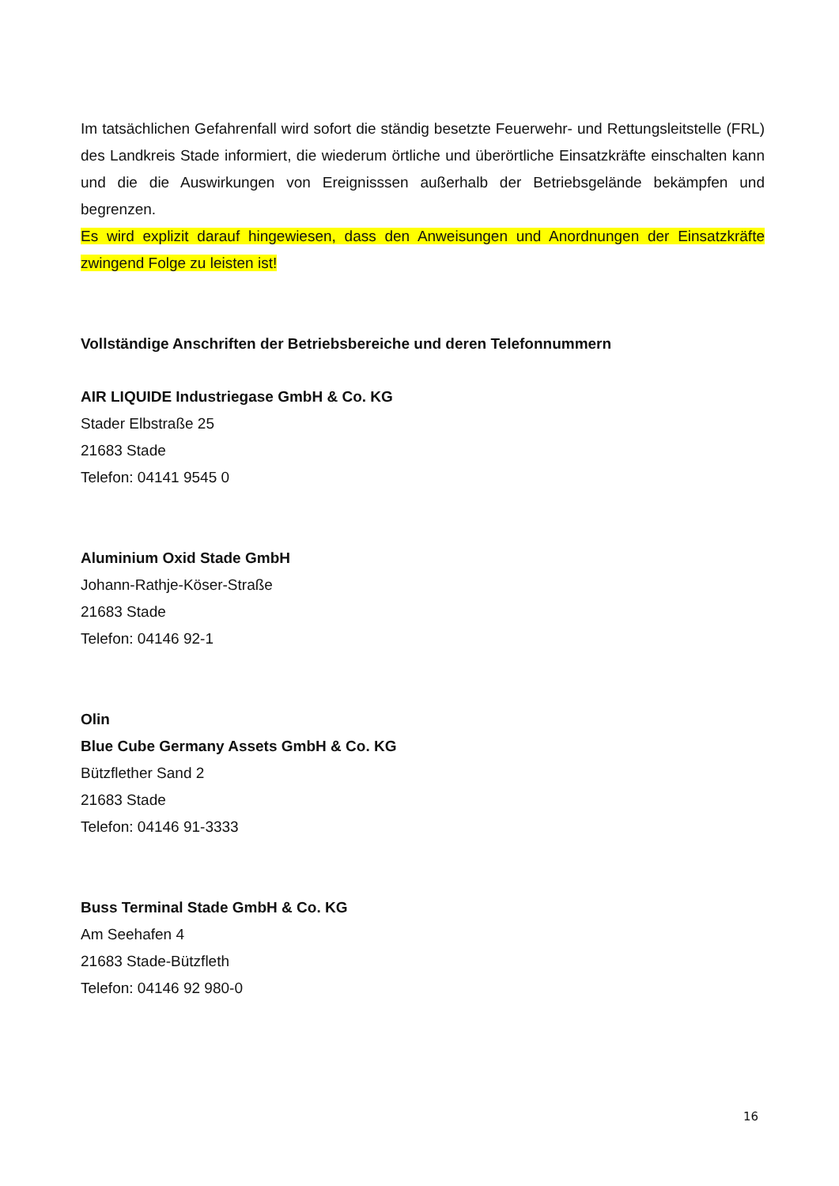Im tatsächlichen Gefahrenfall wird sofort die ständig besetzte Feuerwehr- und Rettungsleitstelle (FRL) des Landkreis Stade informiert, die wiederum örtliche und überörtliche Einsatzkräfte einschalten kann und die die Auswirkungen von Ereignisssen außerhalb der Betriebsgelände bekämpfen und begrenzen.
Es wird explizit darauf hingewiesen, dass den Anweisungen und Anordnungen der Einsatzkräfte zwingend Folge zu leisten ist!
Vollständige Anschriften der Betriebsbereiche und deren Telefonnummern
AIR LIQUIDE Industriegase GmbH & Co. KG
Stader Elbstraße 25
21683 Stade
Telefon: 04141 9545 0
Aluminium Oxid Stade GmbH
Johann-Rathje-Köser-Straße
21683 Stade
Telefon: 04146 92-1
Olin
Blue Cube Germany Assets GmbH & Co. KG
Bützflether Sand 2
21683 Stade
Telefon: 04146 91-3333
Buss Terminal Stade GmbH & Co. KG
Am Seehafen 4
21683 Stade-Bützfleth
Telefon: 04146 92 980-0
16